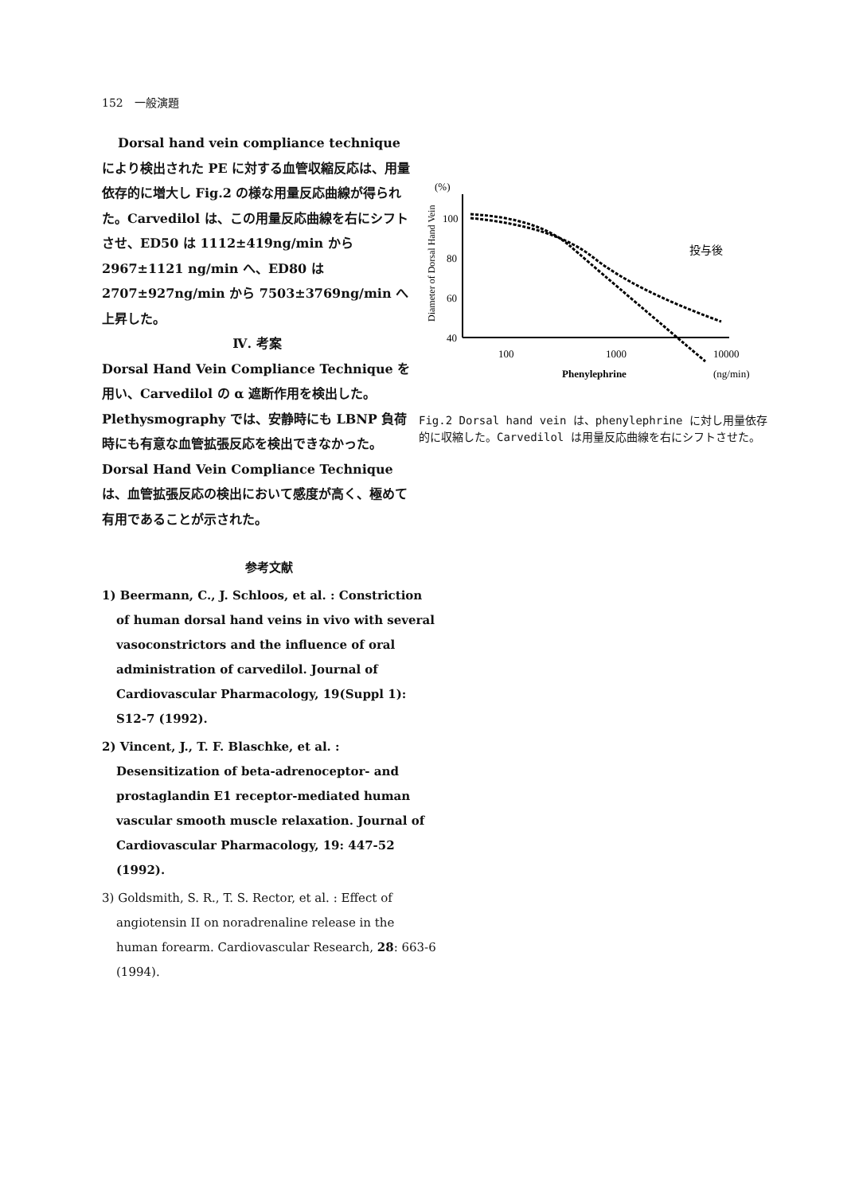152　一般演題
Dorsal hand vein compliance technique
により検出された PE に対する血管収縮反応は、用量依存的に増大し Fig.2 の様な用量反応曲線が得られた。Carvedilol は、この用量反応曲線を右にシフトさせ、ED50 は 1112±419ng/min から 2967±1121 ng/min へ、ED80 は 2707±927ng/min から 7503±3769ng/min へ上昇した。
Ⅳ. 考案
Dorsal Hand Vein Compliance Technique を用い、Carvedilol の α 遮断作用を検出した。Plethysmography では、安静時にも LBNP 負荷時にも有意な血管拡張反応を検出できなかった。
Dorsal Hand Vein Compliance Technique は、血管拡張反応の検出において感度が高く、極めて有用であることが示された。
(%)
100
80
60
40
100
1000
10000
Phenylephrine
(ng/min)
Diameter of Dorsal Hand Vein
投与後
Fig.2 Dorsal hand vein は、phenylephrine に対し用量依存的に収縮した。Carvedilol は用量反応曲線を右にシフトさせた。
参考文献
1) Beermann, C., J. Schloos, et al. : Constriction of human dorsal hand veins in vivo with several vasoconstrictors and the influence of oral administration of carvedilol. Journal of Cardiovascular Pharmacology, 19(Suppl 1): S12-7 (1992).
2) Vincent, J., T. F. Blaschke, et al. : Desensitization of beta-adrenoceptor- and prostaglandin E1 receptor-mediated human vascular smooth muscle relaxation. Journal of Cardiovascular Pharmacology, 19: 447-52 (1992).
3) Goldsmith, S. R., T. S. Rector, et al. : Effect of angiotensin II on noradrenaline release in the human forearm. Cardiovascular Research, 28: 663-6 (1994).